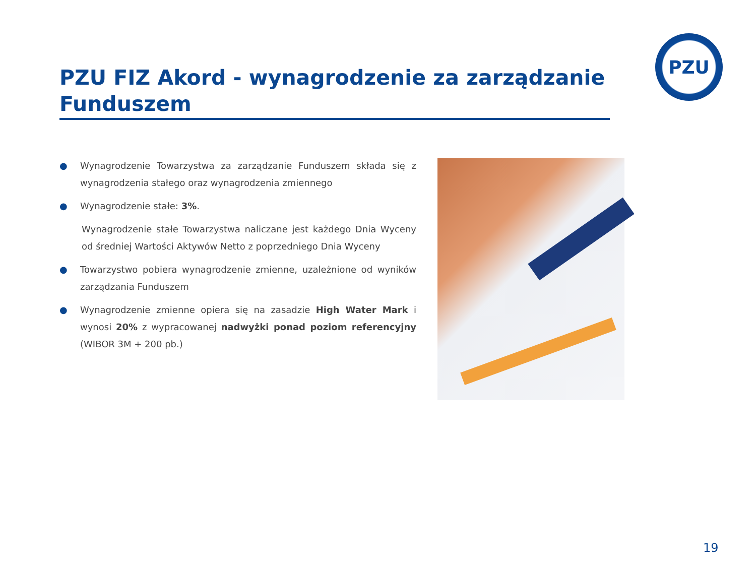PZU
PZU FIZ Akord - wynagrodzenie za zarządzanie Funduszem
● Wynagrodzenie Towarzystwa za zarządzanie Funduszem składa się z wynagrodzenia stałego oraz wynagrodzenia zmiennego
● Wynagrodzenie stałe: 3%.
Wynagrodzenie stałe Towarzystwa naliczane jest każdego Dnia Wyceny od średniej Wartości Aktywów Netto z poprzedniego Dnia Wyceny
● Towarzystwo pobiera wynagrodzenie zmienne, uzależnione od wyników zarządzania Funduszem
● Wynagrodzenie zmienne opiera się na zasadzie High Water Mark i wynosi 20% z wypracowanej nadwyżki ponad poziom referencyjny (WIBOR 3M + 200 pb.)
19